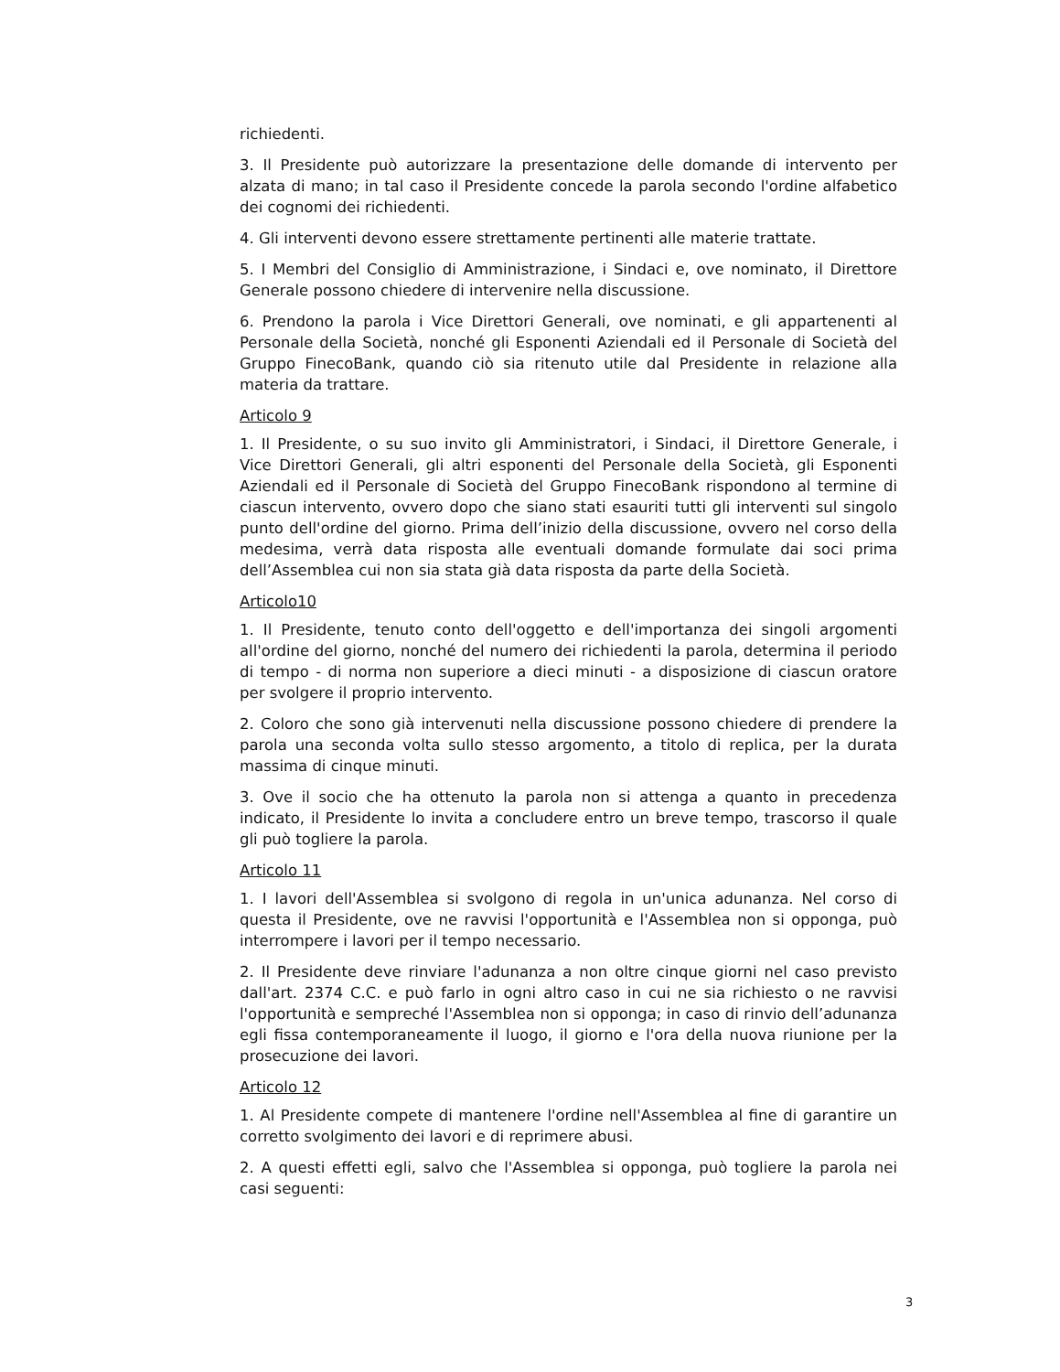richiedenti.
3. Il Presidente può autorizzare la presentazione delle domande di intervento per alzata di mano; in tal caso il Presidente concede la parola secondo l'ordine alfabetico dei cognomi dei richiedenti.
4. Gli interventi devono essere strettamente pertinenti alle materie trattate.
5. I Membri del Consiglio di Amministrazione, i Sindaci e, ove nominato, il Direttore Generale possono chiedere di intervenire nella discussione.
6. Prendono la parola i Vice Direttori Generali, ove nominati, e gli appartenenti al Personale della Società, nonché gli Esponenti Aziendali ed il Personale di Società del Gruppo FinecoBank, quando ciò sia ritenuto utile dal Presidente in relazione alla materia da trattare.
Articolo 9
1. Il Presidente, o su suo invito gli Amministratori, i Sindaci, il Direttore Generale, i Vice Direttori Generali, gli altri esponenti del Personale della Società, gli Esponenti Aziendali ed il Personale di Società del Gruppo FinecoBank rispondono al termine di ciascun intervento, ovvero dopo che siano stati esauriti tutti gli interventi sul singolo punto dell'ordine del giorno. Prima dell’inizio della discussione, ovvero nel corso della medesima, verrà data risposta alle eventuali domande formulate dai soci prima dell’Assemblea cui non sia stata già data risposta da parte della Società.
Articolo10
1. Il Presidente, tenuto conto dell'oggetto e dell'importanza dei singoli argomenti all'ordine del giorno, nonché del numero dei richiedenti la parola, determina il periodo di tempo - di norma non superiore a dieci minuti - a disposizione di ciascun oratore per svolgere il proprio intervento.
2. Coloro che sono già intervenuti nella discussione possono chiedere di prendere la parola una seconda volta sullo stesso argomento, a titolo di replica, per la durata massima di cinque minuti.
3. Ove il socio che ha ottenuto la parola non si attenga a quanto in precedenza indicato, il Presidente lo invita a concludere entro un breve tempo, trascorso il quale gli può togliere la parola.
Articolo 11
1. I lavori dell'Assemblea si svolgono di regola in un'unica adunanza. Nel corso di questa il Presidente, ove ne ravvisi l'opportunità e l'Assemblea non si opponga, può interrompere i lavori per il tempo necessario.
2. Il Presidente deve rinviare l'adunanza a non oltre cinque giorni nel caso previsto dall'art. 2374 C.C. e può farlo in ogni altro caso in cui ne sia richiesto o ne ravvisi l'opportunità e sempreché l'Assemblea non si opponga; in caso di rinvio dell’adunanza egli fissa contemporaneamente il luogo, il giorno e l'ora della nuova riunione per la prosecuzione dei lavori.
Articolo 12
1. Al Presidente compete di mantenere l'ordine nell'Assemblea al fine di garantire un corretto svolgimento dei lavori e di reprimere abusi.
2. A questi effetti egli, salvo che l'Assemblea si opponga, può togliere la parola nei casi seguenti:
3